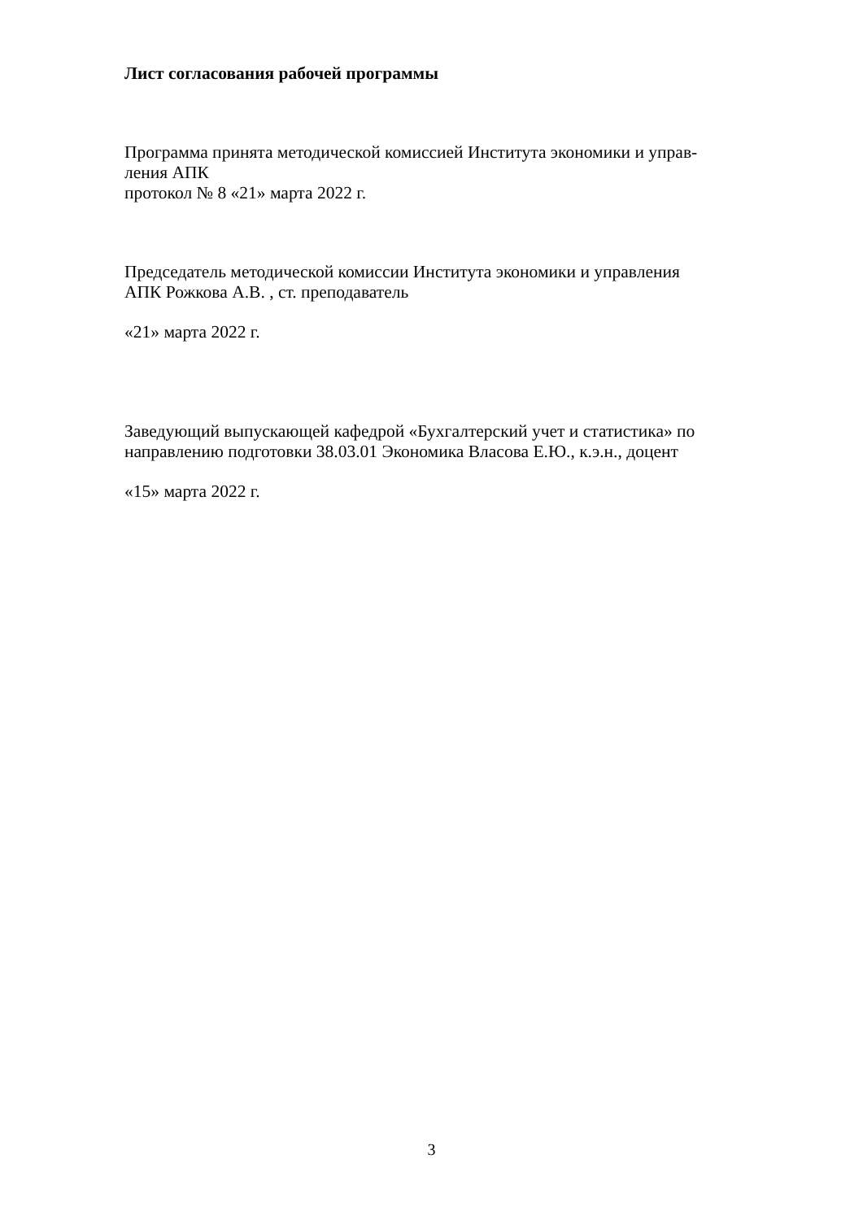Лист согласования рабочей программы
Программа принята методической комиссией Института экономики и управ-
ления АПК
протокол № 8 «21» марта 2022 г.
Председатель методической комиссии Института экономики и управления
АПК Рожкова А.В. , ст. преподаватель
«21» марта 2022 г.
Заведующий выпускающей кафедрой «Бухгалтерский учет и статистика» по
направлению подготовки 38.03.01 Экономика Власова Е.Ю., к.э.н., доцент
«15» марта 2022 г.
3